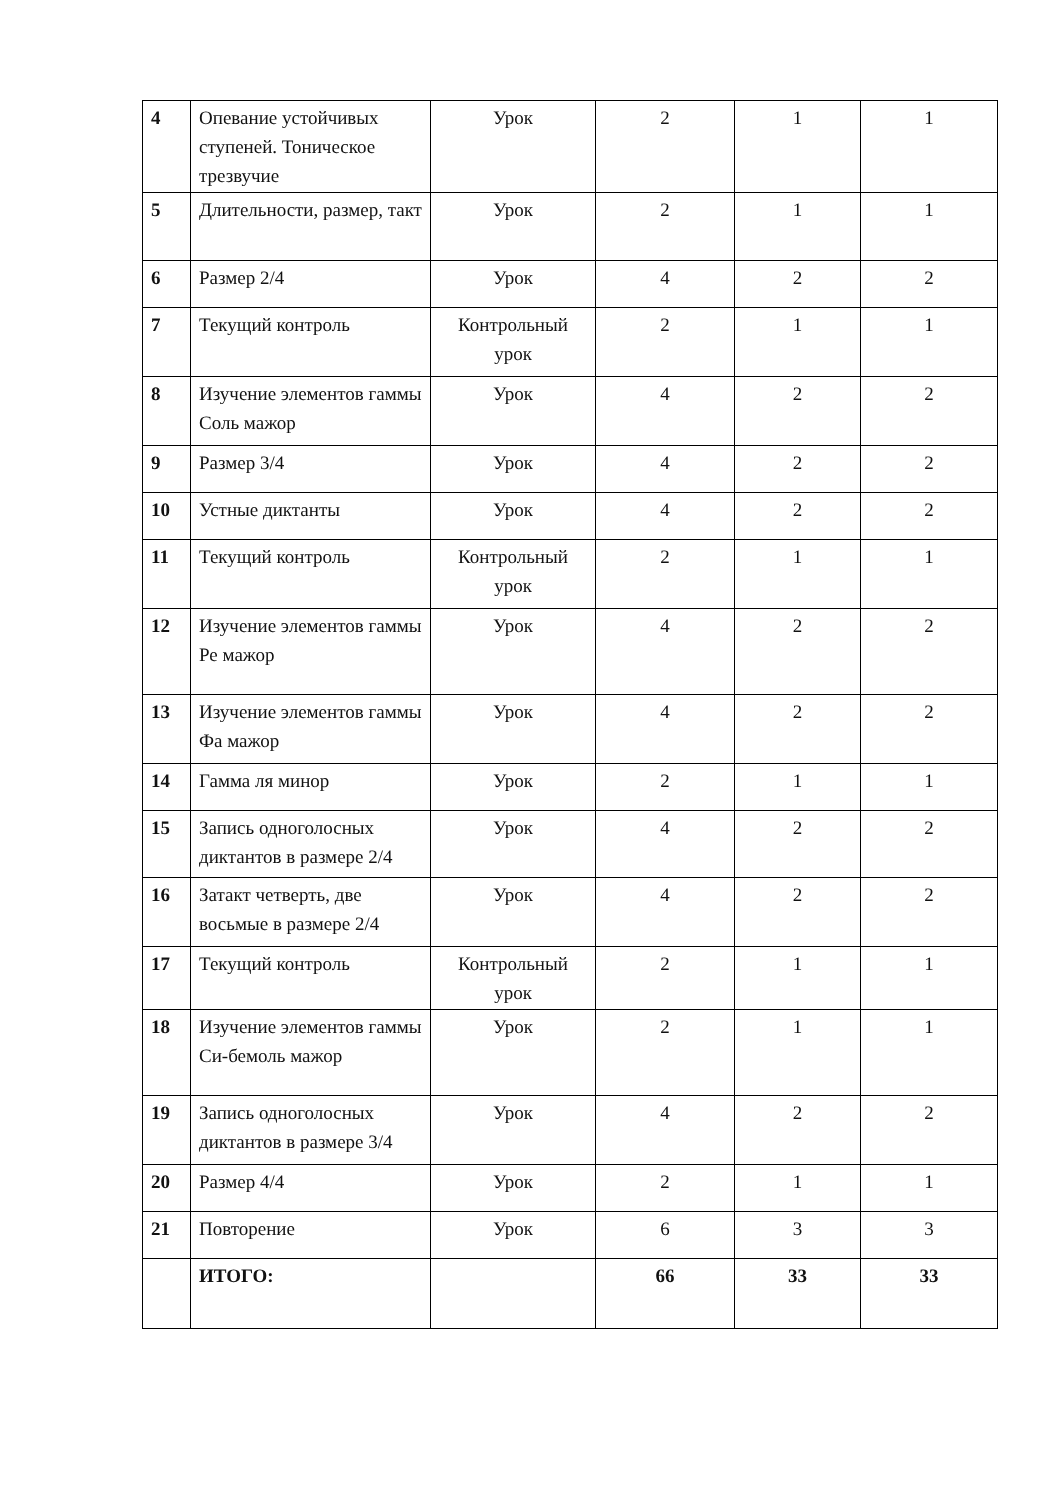| 4 | Опевание устойчивых ступеней. Тоническое трезвучие | Урок | 2 | 1 | 1 |
| 5 | Длительности, размер, такт | Урок | 2 | 1 | 1 |
| 6 | Размер 2/4 | Урок | 4 | 2 | 2 |
| 7 | Текущий контроль | Контрольный урок | 2 | 1 | 1 |
| 8 | Изучение элементов гаммы Соль мажор | Урок | 4 | 2 | 2 |
| 9 | Размер 3/4 | Урок | 4 | 2 | 2 |
| 10 | Устные диктанты | Урок | 4 | 2 | 2 |
| 11 | Текущий контроль | Контрольный урок | 2 | 1 | 1 |
| 12 | Изучение элементов гаммы Ре мажор | Урок | 4 | 2 | 2 |
| 13 | Изучение элементов гаммы Фа мажор | Урок | 4 | 2 | 2 |
| 14 | Гамма ля минор | Урок | 2 | 1 | 1 |
| 15 | Запись одноголосных диктантов в размере 2/4 | Урок | 4 | 2 | 2 |
| 16 | Затакт четверть, две восьмые в размере 2/4 | Урок | 4 | 2 | 2 |
| 17 | Текущий контроль | Контрольный урок | 2 | 1 | 1 |
| 18 | Изучение элементов гаммы Си-бемоль мажор | Урок | 2 | 1 | 1 |
| 19 | Запись одноголосных диктантов в размере 3/4 | Урок | 4 | 2 | 2 |
| 20 | Размер 4/4 | Урок | 2 | 1 | 1 |
| 21 | Повторение | Урок | 6 | 3 | 3 |
| | ИТОГО: | | 66 | 33 | 33 |